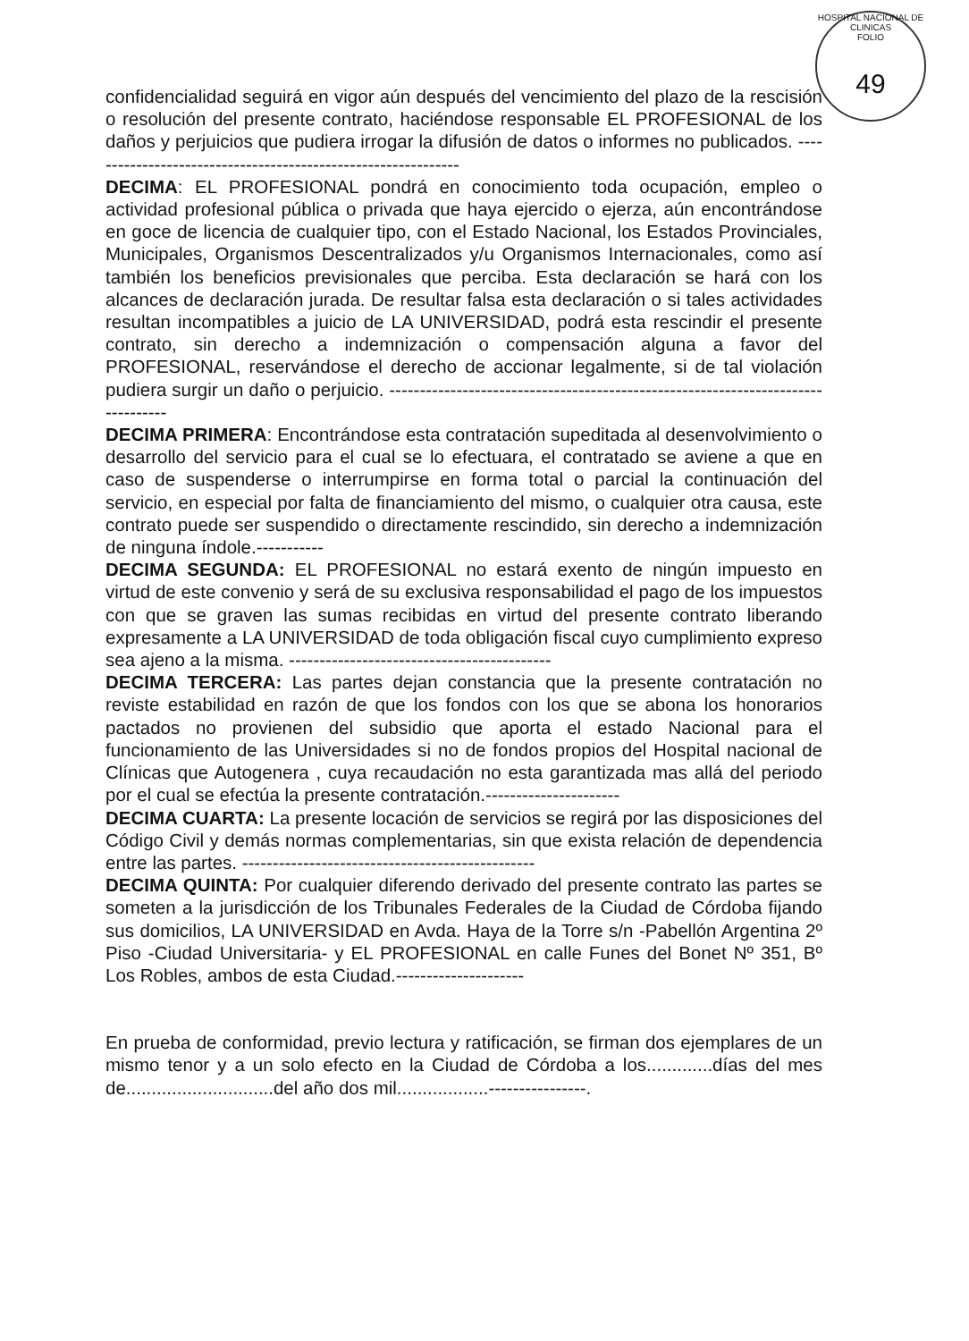HOSPITAL NACIONAL DE CLINICAS
FOLIO
49
confidencialidad seguirá en vigor aún después del vencimiento del plazo de la rescisión o resolución del presente contrato, haciéndose responsable EL PROFESIONAL de los daños y perjuicios que pudiera irrogar la difusión de datos o informes no publicados. --------------------------------------------------------------
DECIMA: EL PROFESIONAL pondrá en conocimiento toda ocupación, empleo o actividad profesional pública o privada que haya ejercido o ejerza, aún encontrándose en goce de licencia de cualquier tipo, con el Estado Nacional, los Estados Provinciales, Municipales, Organismos Descentralizados y/u Organismos Internacionales, como así también los beneficios previsionales que perciba. Esta declaración se hará con los alcances de declaración jurada. De resultar falsa esta declaración o si tales actividades resultan incompatibles a juicio de LA UNIVERSIDAD, podrá esta rescindir el presente contrato, sin derecho a indemnización o compensación alguna a favor del PROFESIONAL, reservándose el derecho de accionar legalmente, si de tal violación pudiera surgir un daño o perjuicio. ---------------------------------------------------------------------------------
DECIMA PRIMERA: Encontrándose esta contratación supeditada al desenvolvimiento o desarrollo del servicio para el cual se lo efectuara, el contratado se aviene a que en caso de suspenderse o interrumpirse en forma total o parcial la continuación del servicio, en especial por falta de financiamiento del mismo, o cualquier otra causa, este contrato puede ser suspendido o directamente rescindido, sin derecho a indemnización de ninguna índole.-----------
DECIMA SEGUNDA: EL PROFESIONAL no estará exento de ningún impuesto en virtud de este convenio y será de su exclusiva responsabilidad el pago de los impuestos con que se graven las sumas recibidas en virtud del presente contrato liberando expresamente a LA UNIVERSIDAD de toda obligación fiscal cuyo cumplimiento expreso sea ajeno a la misma. -------------------------------------------
DECIMA TERCERA: Las partes dejan constancia que la presente contratación no reviste estabilidad en razón de que los fondos con los que se abona los honorarios pactados no provienen del subsidio que aporta el estado Nacional para el funcionamiento de las Universidades si no de fondos propios del Hospital nacional de Clínicas que Autogenera , cuya recaudación no esta garantizada mas allá del periodo por el cual se efectúa la presente contratación.----------------------
DECIMA CUARTA: La presente locación de servicios se regirá por las disposiciones del Código Civil y demás normas complementarias, sin que exista relación de dependencia entre las partes. ------------------------------------------------
DECIMA QUINTA: Por cualquier diferendo derivado del presente contrato las partes se someten a la jurisdicción de los Tribunales Federales de la Ciudad de Córdoba fijando sus domicilios, LA UNIVERSIDAD en Avda. Haya de la Torre s/n -Pabellón Argentina 2º Piso -Ciudad Universitaria- y EL PROFESIONAL en calle Funes del Bonet Nº 351, Bº Los Robles, ambos de esta Ciudad.---------------------
En prueba de conformidad, previo lectura y ratificación, se firman dos ejemplares de un mismo tenor y a un solo efecto en la Ciudad de Córdoba a los.............días del mes de.............................del año dos mil..................----------------.